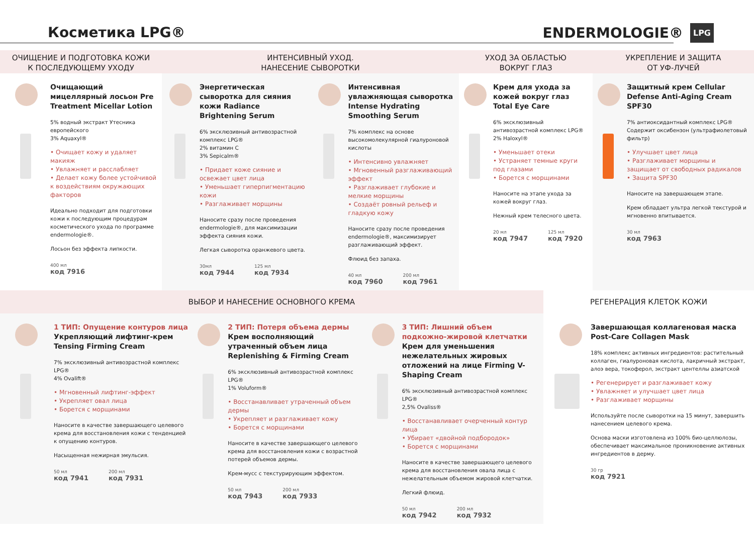Косметика LPG®
ENDERMOLOGIE® LPG
ОЧИЩЕНИЕ И ПОДГОТОВКА КОЖИ
К ПОСЛЕДУЮЩЕМУ УХОДУ
Очищающий мицеллярный лосьон Pre Treatment Micellar Lotion
5% водный экстракт Утесника европейского
3% Aquaxyl®
• Очищает кожу и удаляет макияж
• Увлажняет и расслабляет
• Делает кожу более устойчивой к воздействиям окружающих факторов
Идеально подходит для подготовки кожи к последующим процедурам косметического ухода по программе endermologie®.
Лосьон без эффекта липкости.
400 мл
код 7916
ИНТЕНСИВНЫЙ УХОД.
НАНЕСЕНИЕ СЫВОРОТКИ
Энергетическая сыворотка для сияния кожи Radiance Brightening Serum
6% эксклюзивный антивозрастной комплекс LPG®
2% витамин C
3% Sepicalm®
• Придает коже сияние и освежает цвет лица
• Уменьшает гиперпигментацию кожи
• Разглаживает морщины
Наносите сразу после проведения endermologie®, для максимизации эффекта сияния кожи.
Легкая сыворотка оранжевого цвета.
30мл
код 7944 125 мл
код 7934
Интенсивная увлажняющая сыворотка Intense Hydrating Smoothing Serum
7% комплекс на основе высокомолекулярной гиалуроновой кислоты
• Интенсивно увлажняет
• Мгновенный разглаживающий эффект
• Разглаживает глубокие и мелкие морщины
• Создаёт ровный рельеф и гладкую кожу
Наносите сразу после проведения endermologie®, максимизирует разглаживающий эффект.
Флюид без запаха.
40 мл
код 7960 200 мл
код 7961
УХОД ЗА ОБЛАСТЬЮ
ВОКРУГ ГЛАЗ
Крем для ухода за кожей вокруг глаз Total Eye Care
6% эксклюзивный антивозрастной комплекс LPG®
2% Haloxyl®
• Уменьшает отеки
• Устраняет темные круги под глазами
• Борется с морщинами
Наносите на этапе ухода за кожей вокруг глаз.
Нежный крем телесного цвета.
20 мл
код 7947 125 мл
код 7920
УКРЕПЛЕНИЕ И ЗАЩИТА
ОТ УФ-ЛУЧЕЙ
Защитный крем Cellular Defense Anti-Aging Cream SPF30
7% антиоксидантный комплекс LPG®
Содержит оксибензон (ультрафиолетовый фильтр)
• Улучшает цвет лица
• Разглаживает морщины и защищает от свободных радикалов
• Защита SPF30
Наносите на завершающем этапе.
Крем обладает ультра легкой текстурой и мгновенно впитывается.
30 мл
код 7963
ВЫБОР И НАНЕСЕНИЕ ОСНОВНОГО КРЕМА
1 ТИП: Опущение контуров лица
Укрепляющий лифтинг-крем Tensing Firming Cream
7% эксклюзивный антивозрастной комплекс LPG®
4% Ovalift®
• Мгновенный лифтинг-эффект
• Укрепляет овал лица
• Борется с морщинами
Наносите в качестве завершающего целевого крема для восстановления кожи с тенденцией к опущению контуров.
Насыщенная нежирная эмульсия.
50 мл
код 7941 200 мл
код 7931
2 ТИП: Потеря объема дермы
Крем восполняющий утраченный объем лица Replenishing & Firming Cream
6% эксклюзивный антивозрастной комплекс LPG®
1% Voluform®
• Восстанавливает утраченный объем дермы
• Укрепляет и разглаживает кожу
• Борется с морщинами
Наносите в качестве завершающего целевого крема для восстановления кожи с возрастной потерей объемов дермы.
Крем-мусс с текстурирующим эффектом.
50 мл
код 7943 200 мл
код 7933
3 ТИП: Лишний объем подкожно-жировой клетчатки
Крем для уменьшения нежелательных жировых отложений на лице Firming V-Shaping Cream
6% эксклюзивный антивозрастной комплекс LPG®
2,5% Ovaliss®
• Восстанавливает очерченный контур лица
• Убирает «двойной подбородок»
• Борется с морщинами
Наносите в качестве завершающего целевого крема для восстановления овала лица с нежелательным объемом жировой клетчатки.
Легкий флюид.
50 мл
код 7942 200 мл
код 7932
РЕГЕНЕРАЦИЯ КЛЕТОК КОЖИ
Завершающая коллагеновая маска Post-Care Collagen Mask
18% комплекс активных ингредиентов: растительный коллаген, гиалуроновая кислота, лакричный экстракт, алоэ вера, токоферол, экстракт центеллы азиатской
• Регенерирует и разглаживает кожу
• Увлажняет и улучшает цвет лица
• Разглаживает морщины
Используйте после сыворотки на 15 минут, завершить нанесением целевого крема.
Основа маски изготовлена из 100% био-целлюлозы, обеспечивает максимальное проникновение активных ингредиентов в дерму.
30 гр
код 7921